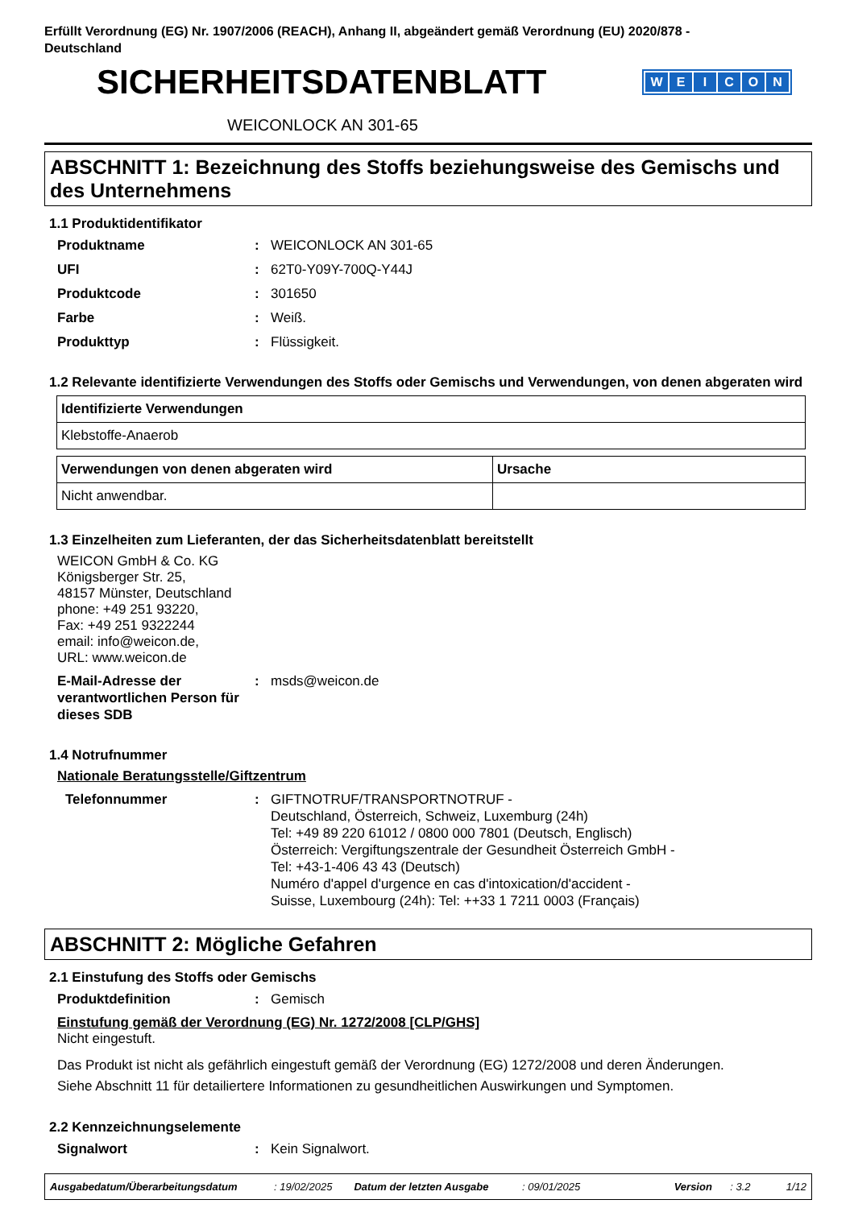Erfüllt Verordnung (EG) Nr. 1907/2006 (REACH), Anhang II, abgeändert gemäß Verordnung (EU) 2020/878 -
Deutschland
SICHERHEITSDATENBLATT
WEICON
WEICONLOCK AN 301-65
ABSCHNITT 1: Bezeichnung des Stoffs beziehungsweise des Gemischs und des Unternehmens
1.1 Produktidentifikator
Produktname: WEICONLOCK AN 301-65
UFI: 62T0-Y09Y-700Q-Y44J
Produktcode: 301650
Farbe: Weiß.
Produkttyp: Flüssigkeit.
1.2 Relevante identifizierte Verwendungen des Stoffs oder Gemischs und Verwendungen, von denen abgeraten wird
| Identifizierte Verwendungen |
| --- |
| Klebstoffe-Anaerob |
| Verwendungen von denen abgeraten wird | Ursache |
| --- | --- |
| Nicht anwendbar. | |
1.3 Einzelheiten zum Lieferanten, der das Sicherheitsdatenblatt bereitstellt
WEICON GmbH & Co. KG
Königsberger Str. 25,
48157 Münster, Deutschland
phone: +49 251 93220,
Fax: +49 251 9322244
email: info@weicon.de,
URL: www.weicon.de
E-Mail-Adresse der verantwortlichen Person für dieses SDB: msds@weicon.de
1.4 Notrufnummer
Nationale Beratungsstelle/Giftzentrum
Telefonnummer: GIFTNOTRUF/TRANSPORTNOTRUF -
Deutschland, Österreich, Schweiz, Luxemburg (24h)
Tel: +49 89 220 61012 / 0800 000 7801 (Deutsch, Englisch)
Österreich: Vergiftungszentrale der Gesundheit Österreich GmbH -
Tel: +43-1-406 43 43 (Deutsch)
Numéro d'appel d'urgence en cas d'intoxication/d'accident -
Suisse, Luxembourg (24h): Tel: ++33 1 7211 0003 (Français)
ABSCHNITT 2: Mögliche Gefahren
2.1 Einstufung des Stoffs oder Gemischs
Produktdefinition: Gemisch
Einstufung gemäß der Verordnung (EG) Nr. 1272/2008 [CLP/GHS]
Nicht eingestuft.
Das Produkt ist nicht als gefährlich eingestuft gemäß der Verordnung (EG) 1272/2008 und deren Änderungen.
Siehe Abschnitt 11 für detailiertere Informationen zu gesundheitlichen Auswirkungen und Symptomen.
2.2 Kennzeichnungselemente
Signalwort: Kein Signalwort.
Ausgabedatum/Überarbeitungsdatum: 19/02/2025 Datum der letzten Ausgabe: 09/01/2025 Version: 3.2 1/12